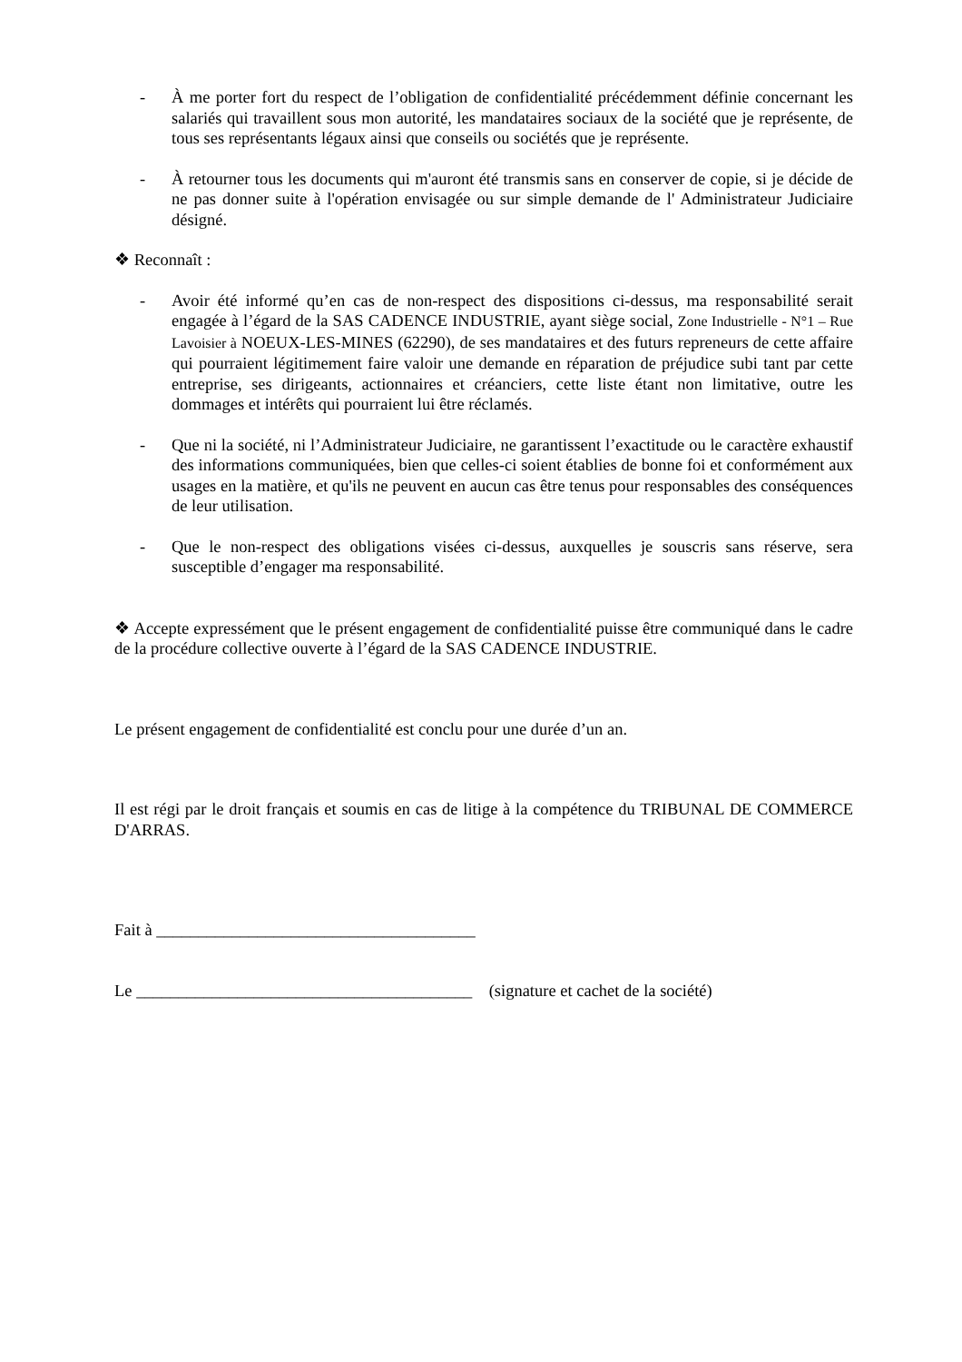- À me porter fort du respect de l’obligation de confidentialité précédemment définie concernant les salariés qui travaillent sous mon autorité, les mandataires sociaux de la société que je représente, de tous ses représentants légaux ainsi que conseils ou sociétés que je représente.
- À retourner tous les documents qui m'auront été transmis sans en conserver de copie, si je décide de ne pas donner suite à l'opération envisagée ou sur simple demande de l' Administrateur Judiciaire désigné.
❖ Reconnaît :
- Avoir été informé qu’en cas de non-respect des dispositions ci-dessus, ma responsabilité serait engagée à l’égard de la SAS CADENCE INDUSTRIE, ayant siège social, Zone Industrielle - N°1 – Rue Lavoisier à NOEUX-LES-MINES (62290), de ses mandataires et des futurs repreneurs de cette affaire qui pourraient légitimement faire valoir une demande en réparation de préjudice subi tant par cette entreprise, ses dirigeants, actionnaires et créanciers, cette liste étant non limitative, outre les dommages et intérêts qui pourraient lui être réclamés.
- Que ni la société, ni l’Administrateur Judiciaire, ne garantissent l’exactitude ou le caractère exhaustif des informations communiquées, bien que celles-ci soient établies de bonne foi et conformément aux usages en la matière, et qu'ils ne peuvent en aucun cas être tenus pour responsables des conséquences de leur utilisation.
- Que le non-respect des obligations visées ci-dessus, auxquelles je souscris sans réserve, sera susceptible d’engager ma responsabilité.
❖ Accepte expressément que le présent engagement de confidentialité puisse être communiqué dans le cadre de la procédure collective ouverte à l’égard de la SAS CADENCE INDUSTRIE.
Le présent engagement de confidentialité est conclu pour une durée d’un an.
Il est régi par le droit français et soumis en cas de litige à la compétence du TRIBUNAL DE COMMERCE D'ARRAS.
Fait à ______________________________________
Le ________________________________________ (signature et cachet de la société)